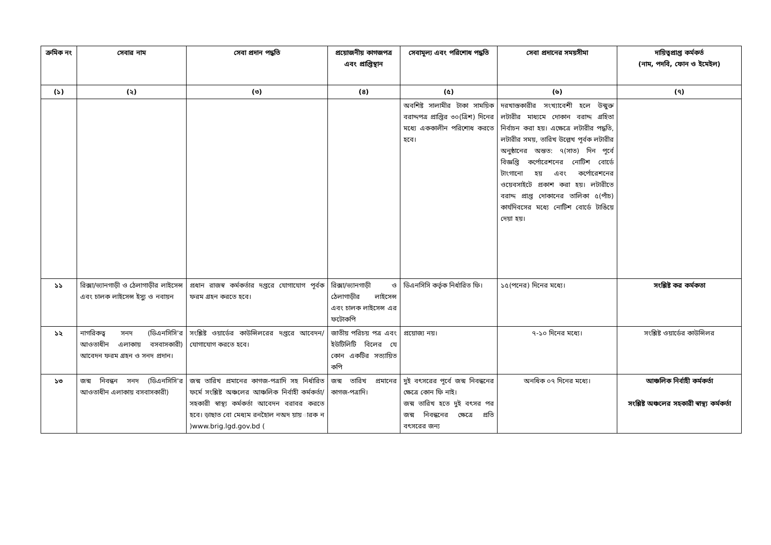| ক্রমিক নং | সেবার নাম | সেবা প্রদান পদ্ধতি | প্রয়োজনীয় কাগজপত্র এবং প্রাপ্তিস্থান | সেবামূল্য এবং পরিশোধ পদ্ধতি | সেবা প্রদানের সময়সীমা | দায়িত্বপ্রাপ্ত কর্মকর্ত (নাম, পদবি, ফোন ও ইমেইল) |
| --- | --- | --- | --- | --- | --- | --- |
| (১) | (২) | (৩) | (৪) | (৫) | (৬) | (৭) |
| | | | | অবশিষ্ট সালামীর টাকা সাময়িক বরাদ্দপত্র প্রাপ্তির ৩০(ত্রিশ) দিনের মধ্যে এককালীন পরিশোধ করতে হবে। | দরখাস্তকারীর সংখ্যাবেশী হলে উন্মুক্ত লটারীর মাধ্যমে দোকান বরাদ্দ গ্রহিতা নির্বাচন করা হয়। এক্ষেত্রে লটারীর পদ্ধতি, লটারীর সময়, তারিখ উল্লেখ পূর্বক লটারীর অনুষ্ঠানের অন্তত: ৭(সাত) দিন পূর্বে বিজ্ঞপ্তি কর্পোরেশনের নোটিশ বোর্ডে টাংগানো হয় এবং কর্পোরেশনের ওয়েবসাইটে প্রকাশ করা হয়। লটারীতে বরাদ্দ প্রাপ্ত দোকানের তালিকা ৫(পাঁচ) কার্যদিবসের মধ্যে নোটিশ বোর্ডে টাঙিয়ে দেয়া হয়। | |
| ১১ | রিক্সা/ভ্যানগাড়ী ও ঠেলাগাড়ীর লাইসেন্স এবং চালক লাইসেন্স ইস্যু ও নবায়ন | প্রধান রাজস্ব কর্মকর্তার দপ্তরে যোগাযোগ পূর্বক ফরম গ্রহন করতে হবে। | রিক্সা/ভ্যানগাড়ী ও ঠেলাগাড়ীর লাইসেন্স এবং চালক লাইসেন্স এর ফটোকপি | ডিএনসিসি কর্তৃক নির্ধারিত ফি। | ১৫(পনের) দিনের মধ্যে। | সংশ্লিষ্ট কর কর্মকতা |
| ১২ | নাগরিকত্ব সনদ (ডিএনসিসি'র আওতাধীন এলাকায় বসবাসকারী) আবেদন ফরম গ্রহন ও সনদ প্রদান। | সংশ্লিষ্ট ওয়ার্ডের কাউন্সিলরের দপ্তরে আবেদন/যোগাযোগ করতে হবে। | জাতীয় পরিচয় পত্র এবং ইউটিলিটি বিলের যে কোন একটির সত্যায়িত কপি | প্রয়োজ্য নয়। | ৭-১০ দিনের মধ্যে। | সংশ্লিষ্ট ওয়ার্ডের কাউন্সিলর |
| ১৩ | জন্ম নিবন্ধন সনদ (ডিএনসিসি'র আওতাধীন এলাকায় বসবাসকারী) | জন্ম তারিখ প্রমানের কাগজ-পত্রাদি সহ নির্ধারিত ফর্মে সংশ্লিষ্ট অঞ্চলের আঞ্চলিক নির্বাহী কর্মকর্তা/সহকারী স্বাস্থ্য কর্মকর্তা আবেদন বরাবর করতে হবে। ড়াছাত বাে মেধ্যম রনহৈাল নঅদ য়ায় ারক ন )www.brig.lgd.gov.bd ( | জন্ম তারিখ প্রমানের কাগজ-পত্রাদি। | দুই বৎসরের পূর্বে জন্ম নিবন্ধনের ক্ষেত্রে কোন ফি নাই। জন্ম তারিখ হতে দুই বৎসর পর জন্ম নিবন্ধনের ক্ষেত্রে প্রতি বৎসরের জন্য | অনধিক ০৭ দিনের মধ্যে। | আঞ্চলিক নির্বাহী কর্মকর্তা সংশ্লিষ্ট অঞ্চলের সহকারী স্বাস্থ্য কর্মকর্তা |